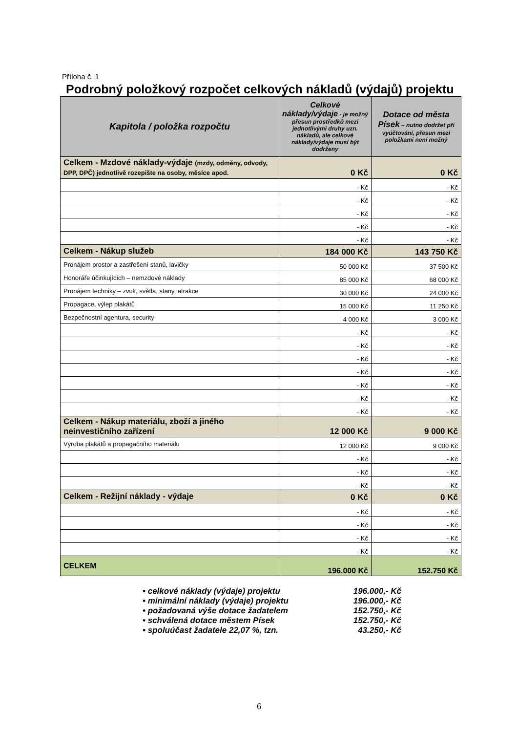Příloha č. 1
Podrobný položkový rozpočet celkových nákladů (výdajů) projektu
| Kapitola / položka rozpočtu | Celkové náklady/výdaje - je možný přesun prostředků mezi jednotlivými druhy uzn. nákladů, ale celkové náklady/výdaje musí být dodrženy | Dotace od města Písek – nutno dodržet při vyúčtování, přesun mezi položkami není možný |
| --- | --- | --- |
| Celkem - Mzdové náklady-výdaje (mzdy, odměny, odvody, DPP, DPČ) jednotlivě rozepište na osoby, měsíce apod. | 0 Kč | 0 Kč |
| | - Kč | - Kč |
| | - Kč | - Kč |
| | - Kč | - Kč |
| | - Kč | - Kč |
| | - Kč | - Kč |
| Celkem - Nákup služeb | 184 000 Kč | 143 750 Kč |
| Pronájem prostor a zastřešení stanů, lavičky | 50 000 Kč | 37 500 Kč |
| Honoráře účinkujících – nemzdové náklady | 85 000 Kč | 68 000 Kč |
| Pronájem techniky – zvuk, světla, stany, atrakce | 30 000 Kč | 24 000 Kč |
| Propagace, výlep plakátů | 15 000 Kč | 11 250 Kč |
| Bezpečnostní agentura, security | 4 000 Kč | 3 000 Kč |
| | - Kč | - Kč |
| | - Kč | - Kč |
| | - Kč | - Kč |
| | - Kč | - Kč |
| | - Kč | - Kč |
| | - Kč | - Kč |
| | - Kč | - Kč |
| Celkem - Nákup materiálu, zboží a jiného neinvestičního zařízení | 12 000 Kč | 9 000 Kč |
| Výroba plakátů a propagačního materiálu | 12 000 Kč | 9 000 Kč |
| | - Kč | - Kč |
| | - Kč | - Kč |
| | - Kč | - Kč |
| Celkem - Režijní náklady - výdaje | 0 Kč | 0 Kč |
| | - Kč | - Kč |
| | - Kč | - Kč |
| | - Kč | - Kč |
| | - Kč | - Kč |
| CELKEM | 196.000 Kč | 152.750 Kč |
• celkové náklady (výdaje) projektu 196.000,- Kč
• minimální náklady (výdaje) projektu 196.000,- Kč
• požadovaná výše dotace žadatelem 152.750,- Kč
• schválená dotace městem Písek 152.750,- Kč
• spoluúčast žadatele 22,07 %, tzn. 43.250,- Kč
6